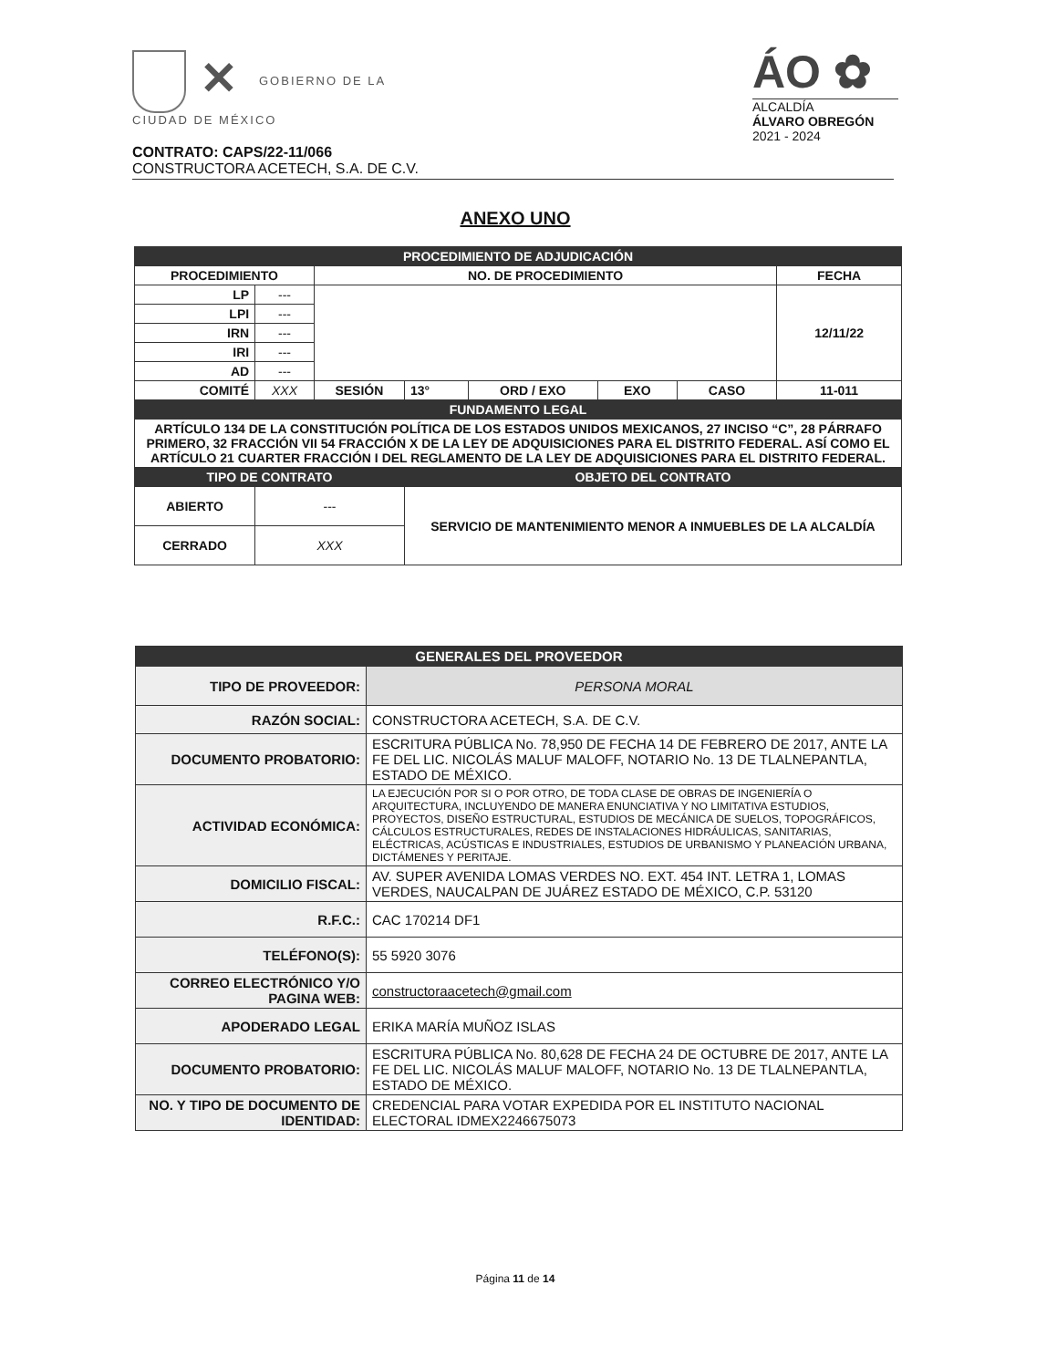✕ GOBIERNO DE LA
CIUDAD DE MÉXICO
ÁO ✿
ALCALDÍA
ÁLVARO OBREGÓN
2021 - 2024
CONTRATO: CAPS/22-11/066
CONSTRUCTORA ACETECH, S.A. DE C.V.
ANEXO UNO
| PROCEDIMIENTO DE ADJUDICACIÓN | | | | | | | |
| PROCEDIMIENTO | | NO. DE PROCEDIMIENTO | | | | | FECHA |
| LP | --- | | | | | | 12/11/22 |
| LPI | --- | | | | | | |
| IRN | --- | | | | | | |
| IRI | --- | | | | | | |
| AD | --- | | | | | | |
| COMITÉ | XXX | SESIÓN | 13° | ORD / EXO | EXO | CASO | 11-011 |
| FUNDAMENTO LEGAL | | | | | | | |
| ARTÍCULO 134 DE LA CONSTITUCIÓN POLÍTICA DE LOS ESTADOS UNIDOS MEXICANOS, 27 INCISO “C”, 28 PÁRRAFO PRIMERO, 32 FRACCIÓN VII 54 FRACCIÓN X DE LA LEY DE ADQUISICIONES PARA EL DISTRITO FEDERAL. ASÍ COMO EL ARTÍCULO 21 CUARTER FRACCIÓN I DEL REGLAMENTO DE LA LEY DE ADQUISICIONES PARA EL DISTRITO FEDERAL. | | | | | | | |
| TIPO DE CONTRATO | | | OBJETO DEL CONTRATO | | | | |
| ABIERTO | --- | | SERVICIO DE MANTENIMIENTO MENOR A INMUEBLES DE LA ALCALDÍA | | | | |
| CERRADO | XXX | | | | | | |
| GENERALES DEL PROVEEDOR | |
| TIPO DE PROVEEDOR: | PERSONA MORAL |
| RAZÓN SOCIAL: | CONSTRUCTORA ACETECH, S.A. DE C.V. |
| DOCUMENTO PROBATORIO: | ESCRITURA PÚBLICA No. 78,950 DE FECHA 14 DE FEBRERO DE 2017, ANTE LA FE DEL LIC. NICOLÁS MALUF MALOFF, NOTARIO No. 13 DE TLALNEPANTLA, ESTADO DE MÉXICO. |
| ACTIVIDAD ECONÓMICA: | LA EJECUCIÓN POR SI O POR OTRO, DE TODA CLASE DE OBRAS DE INGENIERÍA O ARQUITECTURA, INCLUYENDO DE MANERA ENUNCIATIVA Y NO LIMITATIVA ESTUDIOS, PROYECTOS, DISEÑO ESTRUCTURAL, ESTUDIOS DE MECÁNICA DE SUELOS, TOPOGRÁFICOS, CÁLCULOS ESTRUCTURALES, REDES DE INSTALACIONES HIDRÁULICAS, SANITARIAS, ELÉCTRICAS, ACÚSTICAS E INDUSTRIALES, ESTUDIOS DE URBANISMO Y PLANEACIÓN URBANA, DICTÁMENES Y PERITAJE. |
| DOMICILIO FISCAL: | AV. SUPER AVENIDA LOMAS VERDES NO. EXT. 454 INT. LETRA 1, LOMAS VERDES, NAUCALPAN DE JUÁREZ ESTADO DE MÉXICO, C.P. 53120 |
| R.F.C.: | CAC 170214 DF1 |
| TELÉFONO(S): | 55 5920 3076 |
| CORREO ELECTRÓNICO Y/O PAGINA WEB: | constructoraacetech@gmail.com |
| APODERADO LEGAL | ERIKA MARÍA MUÑOZ ISLAS |
| DOCUMENTO PROBATORIO: | ESCRITURA PÚBLICA No. 80,628 DE FECHA 24 DE OCTUBRE DE 2017, ANTE LA FE DEL LIC. NICOLÁS MALUF MALOFF, NOTARIO No. 13 DE TLALNEPANTLA, ESTADO DE MÉXICO. |
| NO. Y TIPO DE DOCUMENTO DE IDENTIDAD: | CREDENCIAL PARA VOTAR EXPEDIDA POR EL INSTITUTO NACIONAL ELECTORAL IDMEX2246675073 |
Página 11 de 14